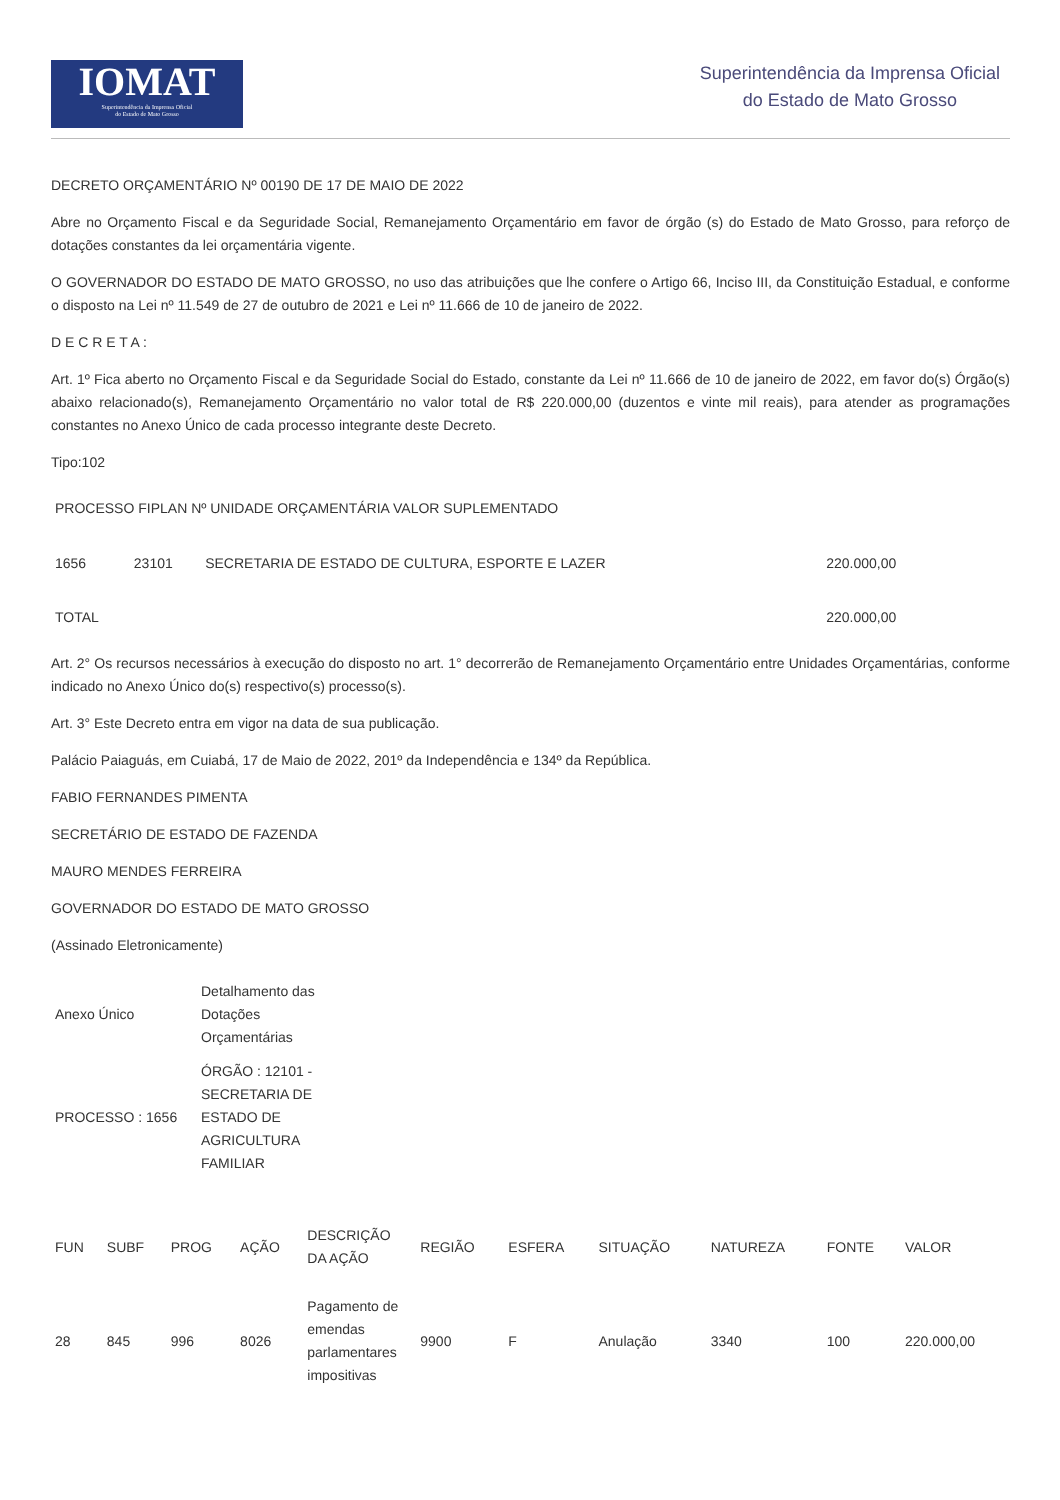IOMAT
Superintendência da Imprensa Oficial
do Estado de Mato Grosso
Superintendência da Imprensa Oficial
do Estado de Mato Grosso
DECRETO ORÇAMENTÁRIO Nº 00190 DE 17 DE MAIO DE 2022
Abre no Orçamento Fiscal e da Seguridade Social, Remanejamento Orçamentário em favor de órgão (s) do Estado de Mato Grosso, para reforço de dotações constantes da lei orçamentária vigente.
O GOVERNADOR DO ESTADO DE MATO GROSSO, no uso das atribuições que lhe confere o Artigo 66, Inciso III, da Constituição Estadual, e conforme o disposto na Lei nº 11.549 de 27 de outubro de 2021 e Lei nº 11.666 de 10 de janeiro de 2022.
D E C R E T A :
Art. 1º Fica aberto no Orçamento Fiscal e da Seguridade Social do Estado, constante da Lei nº 11.666 de 10 de janeiro de 2022, em favor do(s) Órgão(s) abaixo relacionado(s), Remanejamento Orçamentário no valor total de R$ 220.000,00 (duzentos e vinte mil reais), para atender as programações constantes no Anexo Único de cada processo integrante deste Decreto.
Tipo:102
| PROCESSO FIPLAN Nº UNIDADE ORÇAMENTÁRIA VALOR SUPLEMENTADO | | | |
| 1656 | 23101 | SECRETARIA DE ESTADO DE CULTURA, ESPORTE E LAZER | 220.000,00 |
| TOTAL | | | 220.000,00 |
Art. 2° Os recursos necessários à execução do disposto no art. 1° decorrerão de Remanejamento Orçamentário entre Unidades Orçamentárias, conforme indicado no Anexo Único do(s) respectivo(s) processo(s).
Art. 3° Este Decreto entra em vigor na data de sua publicação.
Palácio Paiaguás, em Cuiabá, 17 de Maio de 2022, 201º da Independência e 134º da República.
FABIO FERNANDES PIMENTA
SECRETÁRIO DE ESTADO DE FAZENDA
MAURO MENDES FERREIRA
GOVERNADOR DO ESTADO DE MATO GROSSO
(Assinado Eletronicamente)
| Anexo Único | Detalhamento das Dotações Orçamentárias |
| PROCESSO : 1656 | ÓRGÃO : 12101 - SECRETARIA DE ESTADO DE AGRICULTURA FAMILIAR |
| FUN | SUBF | PROG | AÇÃO | DESCRIÇÃO DA AÇÃO | REGIÃO | ESFERA | SITUAÇÃO | NATUREZA | FONTE | VALOR |
| 28 | 845 | 996 | 8026 | Pagamento de emendas parlamentares impositivas | 9900 | F | Anulação | 3340 | 100 | 220.000,00 |